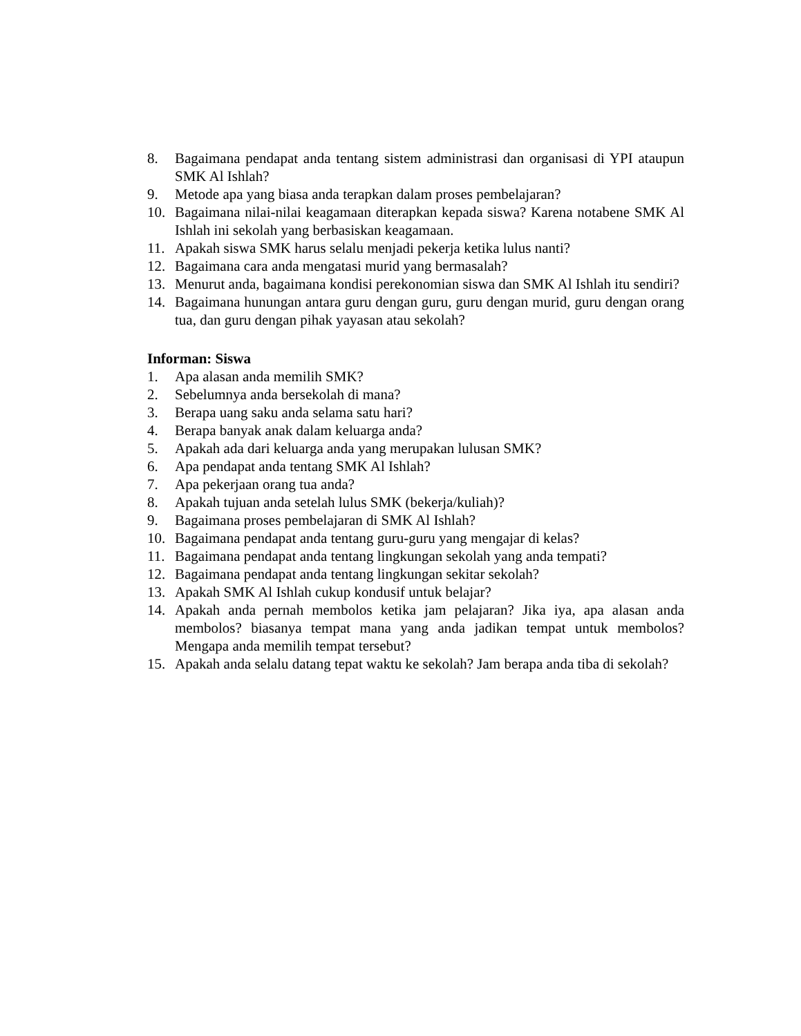8. Bagaimana pendapat anda tentang sistem administrasi dan organisasi di YPI ataupun SMK Al Ishlah?
9. Metode apa yang biasa anda terapkan dalam proses pembelajaran?
10. Bagaimana nilai-nilai keagamaan diterapkan kepada siswa? Karena notabene SMK Al Ishlah ini sekolah yang berbasiskan keagamaan.
11. Apakah siswa SMK harus selalu menjadi pekerja ketika lulus nanti?
12. Bagaimana cara anda mengatasi murid yang bermasalah?
13. Menurut anda, bagaimana kondisi perekonomian siswa dan SMK Al Ishlah itu sendiri?
14. Bagaimana hunungan antara guru dengan guru, guru dengan murid, guru dengan orang tua, dan guru dengan pihak yayasan atau sekolah?
Informan: Siswa
1. Apa alasan anda memilih SMK?
2. Sebelumnya anda bersekolah di mana?
3. Berapa uang saku anda selama satu hari?
4. Berapa banyak anak dalam keluarga anda?
5. Apakah ada dari keluarga anda yang merupakan lulusan SMK?
6. Apa pendapat anda tentang SMK Al Ishlah?
7. Apa pekerjaan orang tua anda?
8. Apakah tujuan anda setelah lulus SMK (bekerja/kuliah)?
9. Bagaimana proses pembelajaran di SMK Al Ishlah?
10. Bagaimana pendapat anda tentang guru-guru yang mengajar di kelas?
11. Bagaimana pendapat anda tentang lingkungan sekolah yang anda tempati?
12. Bagaimana pendapat anda tentang lingkungan sekitar sekolah?
13. Apakah SMK Al Ishlah cukup kondusif untuk belajar?
14. Apakah anda pernah membolos ketika jam pelajaran? Jika iya, apa alasan anda membolos? biasanya tempat mana yang anda jadikan tempat untuk membolos? Mengapa anda memilih tempat tersebut?
15. Apakah anda selalu datang tepat waktu ke sekolah? Jam berapa anda tiba di sekolah?